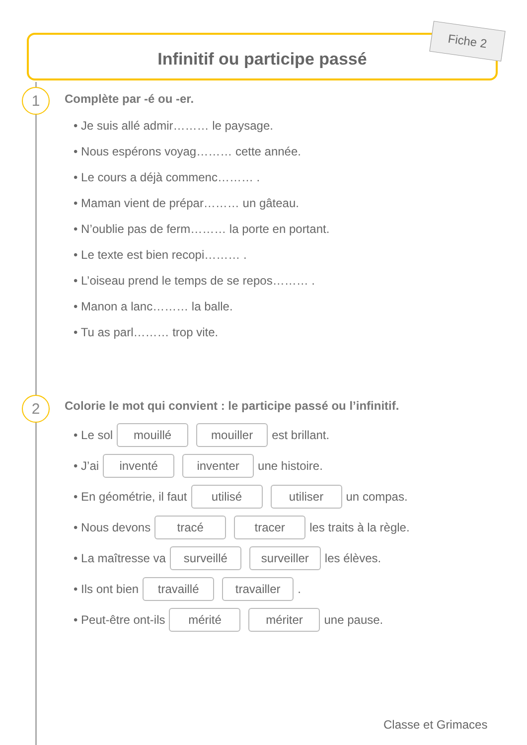Infinitif ou participe passé Fiche 2
1
Complète par -é ou -er.
• Je suis allé admir……… le paysage.
• Nous espérons voyag……… cette année.
• Le cours a déjà commenc……… .
• Maman vient de prépar……… un gâteau.
• N’oublie pas de ferm……… la porte en portant.
• Le texte est bien recopi……… .
• L’oiseau prend le temps de se repos……… .
• Manon a lanc……… la balle.
• Tu as parl……… trop vite.
2
Colorie le mot qui convient : le participe passé ou l’infinitif.
• Le sol mouillé mouiller est brillant.
• J’ai inventé inventer une histoire.
• En géométrie, il faut utilisé utiliser un compas.
• Nous devons tracé tracer les traits à la règle.
• La maîtresse va surveillé surveiller les élèves.
• Ils ont bien travaillé travailler .
• Peut-être ont-ils mérité mériter une pause.
Classe et Grimaces